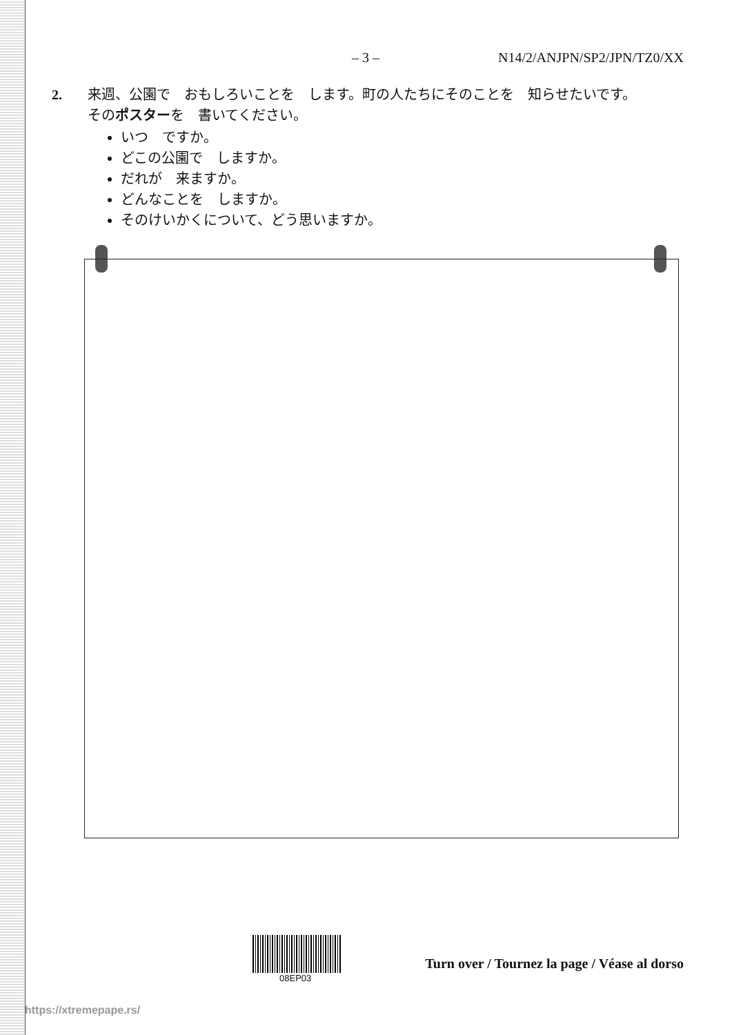– 3 – N14/2/ANJPN/SP2/JPN/TZ0/XX
2.
来週、公園で　おもしろいことを　します。町の人たちにそのことを　知らせたいです。
そのポスターを　書いてください。
いつ　ですか。
どこの公園で　しますか。
だれが　来ますか。
どんなことを　しますか。
そのけいかくについて、どう思いますか。
08EP03
Turn over / Tournez la page / Véase al dorso
https://xtremepape.rs/